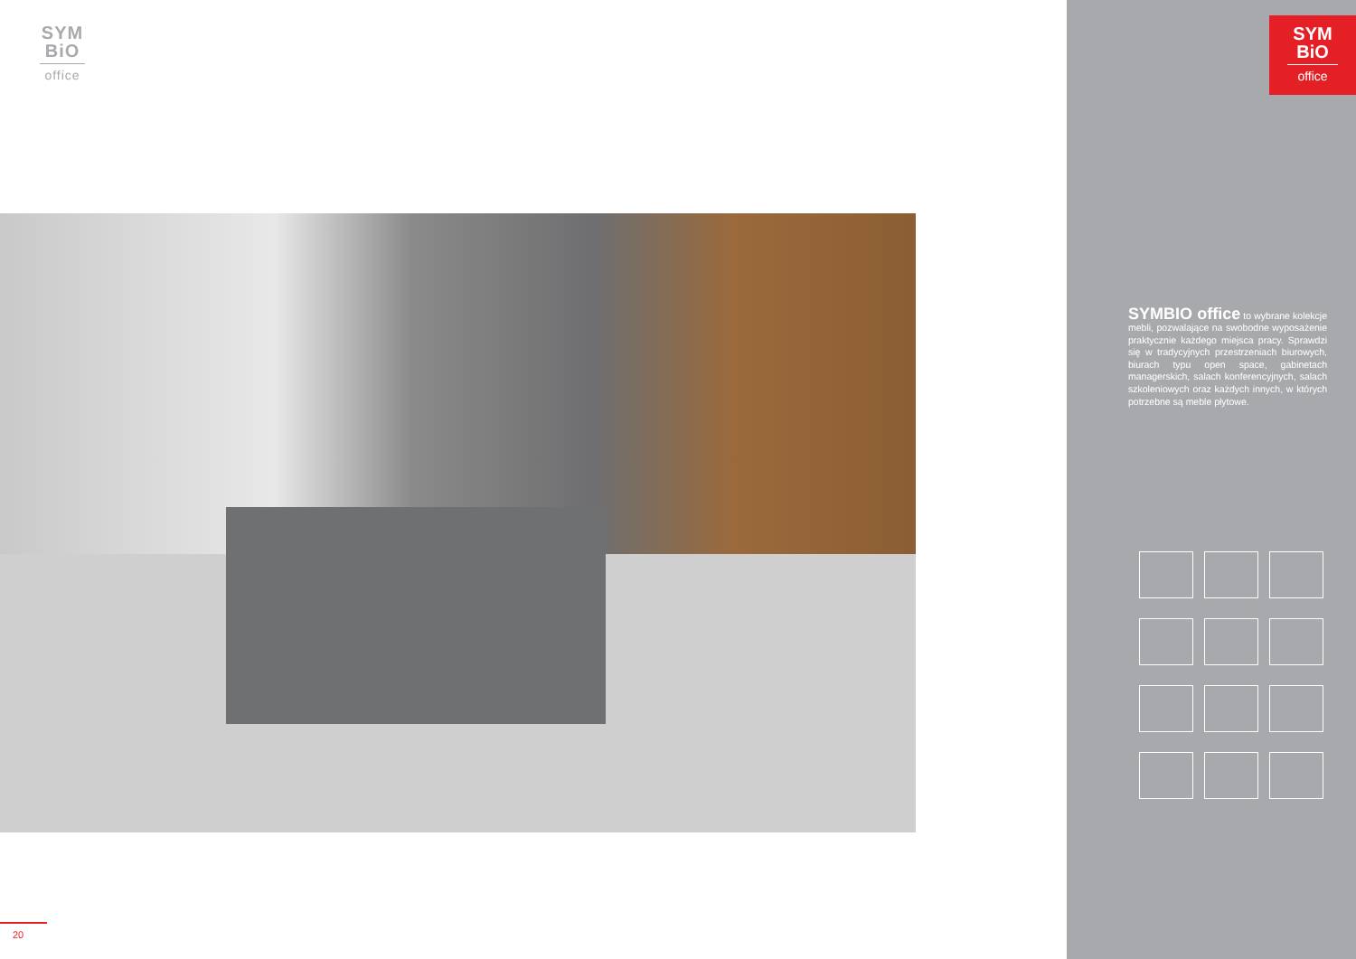SYM
BiO
office
20
SYM
BiO
office
SYMBIO office to wybrane kolekcje mebli, pozwalające na swobodne wyposażenie praktycznie każdego miejsca pracy. Sprawdzi się w tradycyjnych przestrzeniach biurowych, biurach typu open space, gabinetach managerskich, salach konferencyjnych, salach szkoleniowych oraz każdych innych, w których potrzebne są meble płytowe.